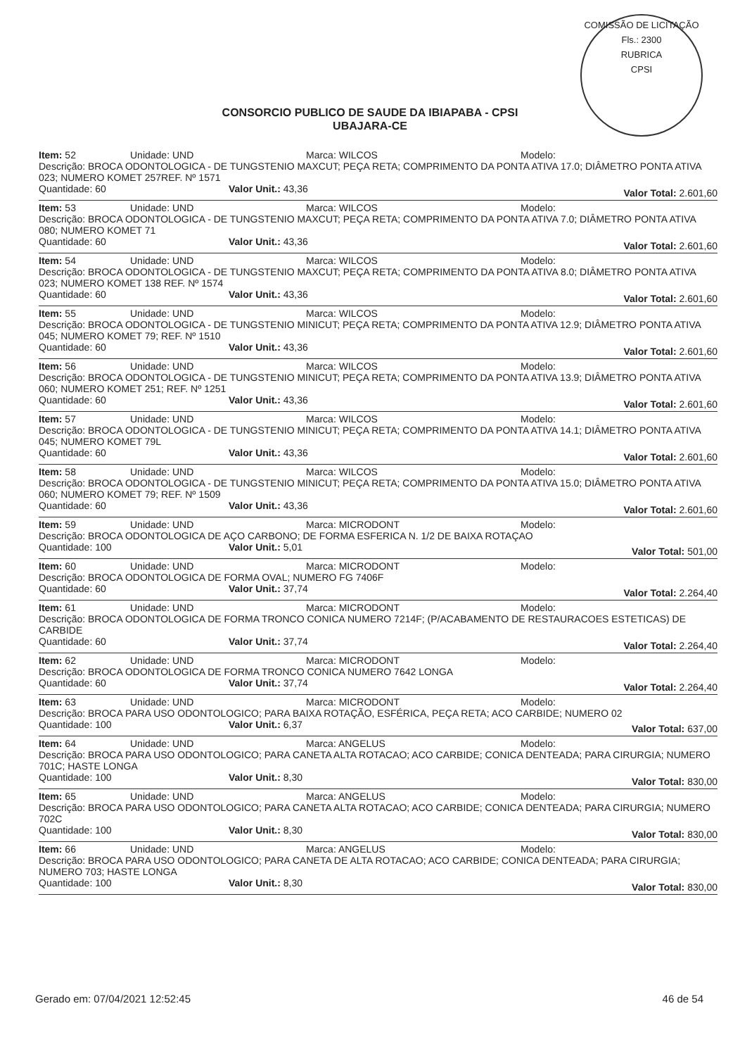COMISSÃO DE LICITAÇÃO
Fls.: 2300
RUBRICA
CPSI
CONSORCIO PUBLICO DE SAUDE DA IBIAPABA - CPSI
UBAJARA-CE
Item: 52 Unidade: UND Marca: WILCOS Modelo:
Descrição: BROCA ODONTOLOGICA - DE TUNGSTENIO MAXCUT; PEÇA RETA; COMPRIMENTO DA PONTA ATIVA 17.0; DIÂMETRO PONTA ATIVA 023; NUMERO KOMET 257REF. Nº 1571
Quantidade: 60 Valor Unit.: 43,36 Valor Total: 2.601,60
Item: 53 Unidade: UND Marca: WILCOS Modelo:
Descrição: BROCA ODONTOLOGICA - DE TUNGSTENIO MAXCUT; PEÇA RETA; COMPRIMENTO DA PONTA ATIVA 7.0; DIÂMETRO PONTA ATIVA 080; NUMERO KOMET 71
Quantidade: 60 Valor Unit.: 43,36 Valor Total: 2.601,60
Item: 54 Unidade: UND Marca: WILCOS Modelo:
Descrição: BROCA ODONTOLOGICA - DE TUNGSTENIO MAXCUT; PEÇA RETA; COMPRIMENTO DA PONTA ATIVA 8.0; DIÂMETRO PONTA ATIVA 023; NUMERO KOMET 138 REF. Nº 1574
Quantidade: 60 Valor Unit.: 43,36 Valor Total: 2.601,60
Item: 55 Unidade: UND Marca: WILCOS Modelo:
Descrição: BROCA ODONTOLOGICA - DE TUNGSTENIO MINICUT; PEÇA RETA; COMPRIMENTO DA PONTA ATIVA 12.9; DIÂMETRO PONTA ATIVA 045; NUMERO KOMET 79; REF. Nº 1510
Quantidade: 60 Valor Unit.: 43,36 Valor Total: 2.601,60
Item: 56 Unidade: UND Marca: WILCOS Modelo:
Descrição: BROCA ODONTOLOGICA - DE TUNGSTENIO MINICUT; PEÇA RETA; COMPRIMENTO DA PONTA ATIVA 13.9; DIÂMETRO PONTA ATIVA 060; NUMERO KOMET 251; REF. Nº 1251
Quantidade: 60 Valor Unit.: 43,36 Valor Total: 2.601,60
Item: 57 Unidade: UND Marca: WILCOS Modelo:
Descrição: BROCA ODONTOLOGICA - DE TUNGSTENIO MINICUT; PEÇA RETA; COMPRIMENTO DA PONTA ATIVA 14.1; DIÂMETRO PONTA ATIVA 045; NUMERO KOMET 79L
Quantidade: 60 Valor Unit.: 43,36 Valor Total: 2.601,60
Item: 58 Unidade: UND Marca: WILCOS Modelo:
Descrição: BROCA ODONTOLOGICA - DE TUNGSTENIO MINICUT; PEÇA RETA; COMPRIMENTO DA PONTA ATIVA 15.0; DIÂMETRO PONTA ATIVA 060; NUMERO KOMET 79; REF. Nº 1509
Quantidade: 60 Valor Unit.: 43,36 Valor Total: 2.601,60
Item: 59 Unidade: UND Marca: MICRODONT Modelo:
Descrição: BROCA ODONTOLOGICA DE AÇO CARBONO; DE FORMA ESFERICA N. 1/2 DE BAIXA ROTAÇAO
Quantidade: 100 Valor Unit.: 5,01 Valor Total: 501,00
Item: 60 Unidade: UND Marca: MICRODONT Modelo:
Descrição: BROCA ODONTOLOGICA DE FORMA OVAL; NUMERO FG 7406F
Quantidade: 60 Valor Unit.: 37,74 Valor Total: 2.264,40
Item: 61 Unidade: UND Marca: MICRODONT Modelo:
Descrição: BROCA ODONTOLOGICA DE FORMA TRONCO CONICA NUMERO 7214F; (P/ACABAMENTO DE RESTAURACOES ESTETICAS) DE CARBIDE
Quantidade: 60 Valor Unit.: 37,74 Valor Total: 2.264,40
Item: 62 Unidade: UND Marca: MICRODONT Modelo:
Descrição: BROCA ODONTOLOGICA DE FORMA TRONCO CONICA NUMERO 7642 LONGA
Quantidade: 60 Valor Unit.: 37,74 Valor Total: 2.264,40
Item: 63 Unidade: UND Marca: MICRODONT Modelo:
Descrição: BROCA PARA USO ODONTOLOGICO; PARA BAIXA ROTAÇÃO, ESFÉRICA, PEÇA RETA; ACO CARBIDE; NUMERO 02
Quantidade: 100 Valor Unit.: 6,37 Valor Total: 637,00
Item: 64 Unidade: UND Marca: ANGELUS Modelo:
Descrição: BROCA PARA USO ODONTOLOGICO; PARA CANETA ALTA ROTACAO; ACO CARBIDE; CONICA DENTEADA; PARA CIRURGIA; NUMERO 701C; HASTE LONGA
Quantidade: 100 Valor Unit.: 8,30 Valor Total: 830,00
Item: 65 Unidade: UND Marca: ANGELUS Modelo:
Descrição: BROCA PARA USO ODONTOLOGICO; PARA CANETA ALTA ROTACAO; ACO CARBIDE; CONICA DENTEADA; PARA CIRURGIA; NUMERO 702C
Quantidade: 100 Valor Unit.: 8,30 Valor Total: 830,00
Item: 66 Unidade: UND Marca: ANGELUS Modelo:
Descrição: BROCA PARA USO ODONTOLOGICO; PARA CANETA DE ALTA ROTACAO; ACO CARBIDE; CONICA DENTEADA; PARA CIRURGIA; NUMERO 703; HASTE LONGA
Quantidade: 100 Valor Unit.: 8,30 Valor Total: 830,00
Gerado em: 07/04/2021 12:52:45 46 de 54